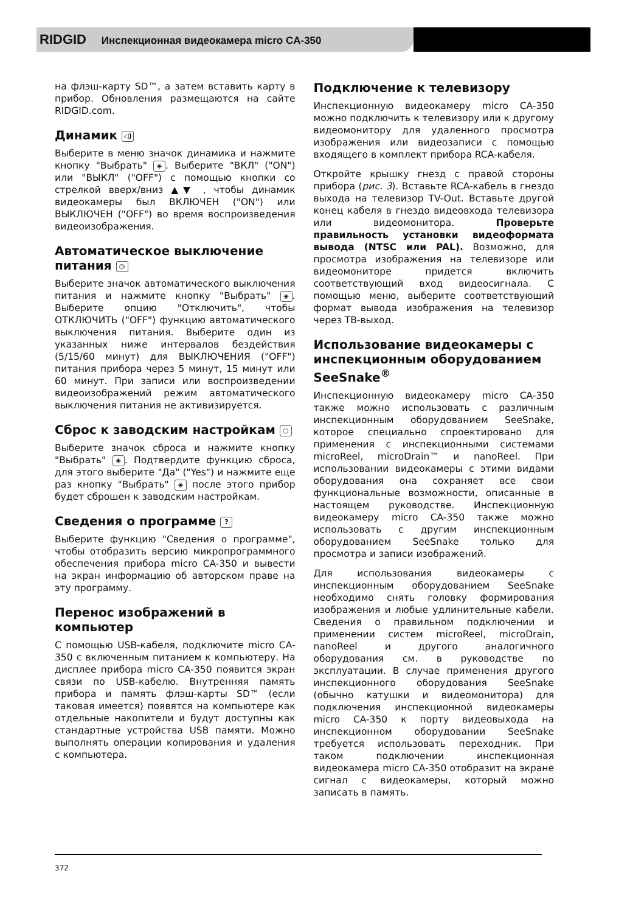RIDGID Инспекционная видеокамера micro CA-350
на флэш-карту SD™, а затем вставить карту в прибор. Обновления размещаются на сайте RIDGID.com.
Динамик ◁)
Выберите в меню значок динамика и нажмите кнопку "Выбрать" ◈. Выберите "ВКЛ" ("ON") или "ВЫКЛ" ("OFF") с помощью кнопки со стрелкой вверх/вниз ▲▼ , чтобы динамик видеокамеры был ВКЛЮЧЕН ("ON") или ВЫКЛЮЧЕН ("OFF") во время воспроизведения видеоизображения.
Автоматическое выключение питания ◷
Выберите значок автоматического выключения питания и нажмите кнопку "Выбрать" ◈. Выберите опцию "Отключить", чтобы ОТКЛЮЧИТЬ ("OFF") функцию автоматического выключения питания. Выберите один из указанных ниже интервалов бездействия (5/15/60 минут) для ВЫКЛЮЧЕНИЯ ("OFF") питания прибора через 5 минут, 15 минут или 60 минут. При записи или воспроизведении видеоизображений режим автоматического выключения питания не активизируется.
Сброс к заводским настройкам ○
Выберите значок сброса и нажмите кнопку "Выбрать" ◈. Подтвердите функцию сброса, для этого выберите "Да" ("Yes") и нажмите еще раз кнопку "Выбрать" ◈ после этого прибор будет сброшен к заводским настройкам.
Сведения о программе ?
Выберите функцию "Сведения о программе", чтобы отобразить версию микропрограммного обеспечения прибора micro CA-350 и вывести на экран информацию об авторском праве на эту программу.
Перенос изображений в компьютер
С помощью USB-кабеля, подключите micro CA-350 с включенным питанием к компьютеру. На дисплее прибора micro CA-350 появится экран связи по USB-кабелю. Внутренняя память прибора и память флэш-карты SD™ (если таковая имеется) появятся на компьютере как отдельные накопители и будут доступны как стандартные устройства USB памяти. Можно выполнять операции копирования и удаления с компьютера.
Подключение к телевизору
Инспекционную видеокамеру micro CA-350 можно подключить к телевизору или к другому видеомонитору для удаленного просмотра изображения или видеозаписи с помощью входящего в комплект прибора RCA-кабеля.
Откройте крышку гнезд с правой стороны прибора (рис. 3). Вставьте RCA-кабель в гнездо выхода на телевизор TV-Out. Вставьте другой конец кабеля в гнездо видеовхода телевизора или видеомонитора. Проверьте правильность установки видеоформата вывода (NTSC или PAL). Возможно, для просмотра изображения на телевизоре или видеомониторе придется включить соответствующий вход видеосигнала. С помощью меню, выберите соответствующий формат вывода изображения на телевизор через ТВ-выход.
Использование видеокамеры с инспекционным оборудованием SeeSnake<sup>®</sup>
Инспекционную видеокамеру micro CA-350 также можно использовать с различным инспекционным оборудованием SeeSnake, которое специально спроектировано для применения с инспекционными системами microReel, microDrain™ и nanoReel. При использовании видеокамеры с этими видами оборудования она сохраняет все свои функциональные возможности, описанные в настоящем руководстве. Инспекционную видеокамеру micro CA-350 также можно использовать с другим инспекционным оборудованием SeeSnake только для просмотра и записи изображений.
Для использования видеокамеры с инспекционным оборудованием SeeSnake необходимо снять головку формирования изображения и любые удлинительные кабели. Сведения о правильном подключении и применении систем microReel, microDrain, nanoReel и другого аналогичного оборудования см. в руководстве по эксплуатации. В случае применения другого инспекционного оборудования SeeSnake (обычно катушки и видеомонитора) для подключения инспекционной видеокамеры micro CA-350 к порту видеовыхода на инспекционном оборудовании SeeSnake требуется использовать переходник. При таком подключении инспекционная видеокамера micro CA-350 отобразит на экране сигнал с видеокамеры, который можно записать в память.
372